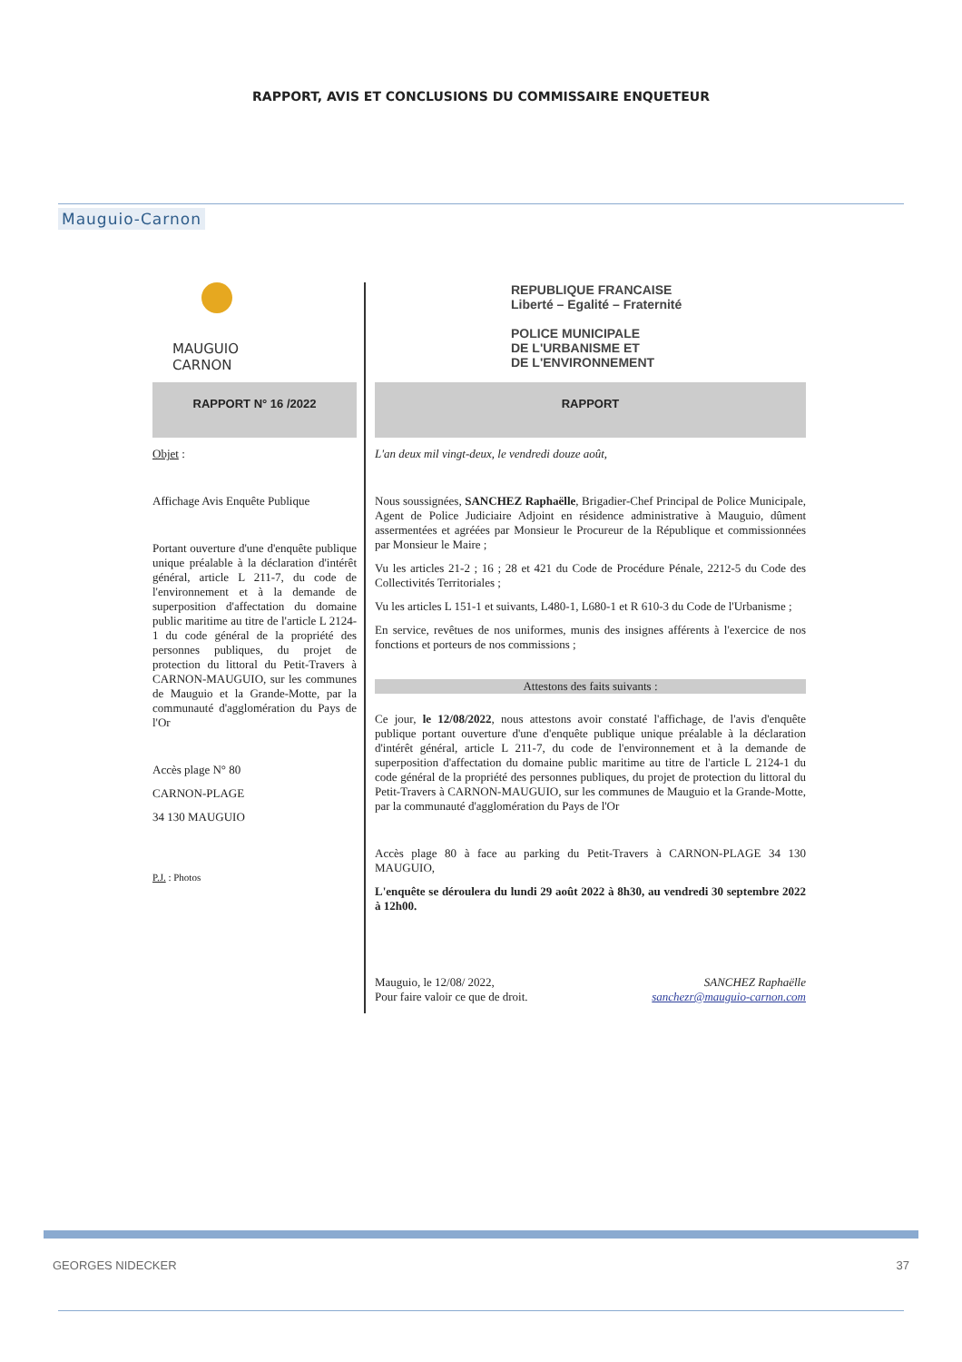RAPPORT, AVIS ET CONCLUSIONS DU COMMISSAIRE ENQUETEUR
Mauguio-Carnon
MAUGUIO
CARNON
RAPPORT N° 16 /2022
Objet :
Affichage Avis Enquête Publique
Portant ouverture d'une d'enquête publique unique préalable à la déclaration d'intérêt général, article L 211-7, du code de l'environnement et à la demande de superposition d'affectation du domaine public maritime au titre de l'article L 2124-1 du code général de la propriété des personnes publiques, du projet de protection du littoral du Petit-Travers à CARNON-MAUGUIO, sur les communes de Mauguio et la Grande-Motte, par la communauté d'agglomération du Pays de l'Or
Accès plage N° 80
CARNON-PLAGE
34 130 MAUGUIO
P.J. : Photos
REPUBLIQUE FRANCAISE
Liberté – Egalité – Fraternité
POLICE MUNICIPALE
DE L'URBANISME ET
DE L'ENVIRONNEMENT
RAPPORT
L'an deux mil vingt-deux, le vendredi douze août,
Nous soussignées, SANCHEZ Raphaëlle, Brigadier-Chef Principal de Police Municipale, Agent de Police Judiciaire Adjoint en résidence administrative à Mauguio, dûment assermentées et agréées par Monsieur le Procureur de la République et commissionnées par Monsieur le Maire ;
Vu les articles 21-2 ; 16 ; 28 et 421 du Code de Procédure Pénale, 2212-5 du Code des Collectivités Territoriales ;
Vu les articles L 151-1 et suivants, L480-1, L680-1 et R 610-3 du Code de l'Urbanisme ;
En service, revêtues de nos uniformes, munis des insignes afférents à l'exercice de nos fonctions et porteurs de nos commissions ;
Attestons des faits suivants :
Ce jour, le 12/08/2022, nous attestons avoir constaté l'affichage, de l'avis d'enquête publique portant ouverture d'une d'enquête publique unique préalable à la déclaration d'intérêt général, article L 211-7, du code de l'environnement et à la demande de superposition d'affectation du domaine public maritime au titre de l'article L 2124-1 du code général de la propriété des personnes publiques, du projet de protection du littoral du Petit-Travers à CARNON-MAUGUIO, sur les communes de Mauguio et la Grande-Motte, par la communauté d'agglomération du Pays de l'Or
Accès plage 80 à face au parking du Petit-Travers à CARNON-PLAGE 34 130 MAUGUIO,
L'enquête se déroulera du lundi 29 août 2022 à 8h30, au vendredi 30 septembre 2022 à 12h00.
Mauguio, le 12/08/ 2022,
Pour faire valoir ce que de droit.
SANCHEZ Raphaëlle
sanchezr@mauguio-carnon.com
GEORGES NIDECKER 37